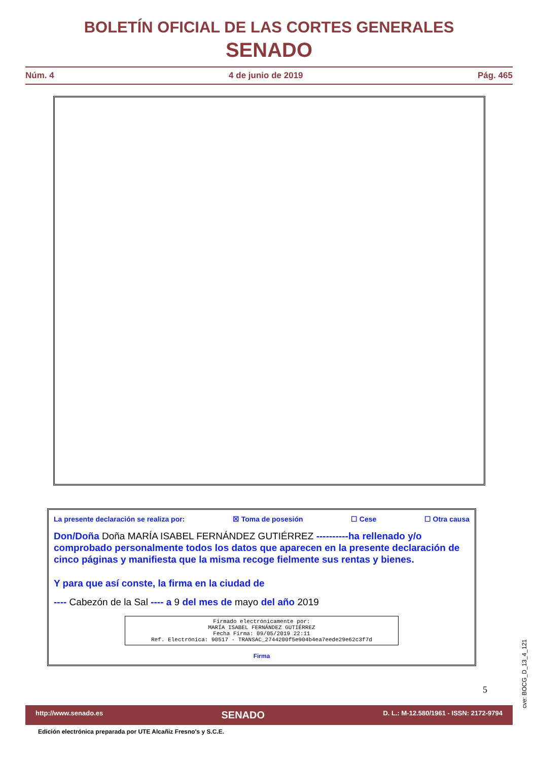BOLETÍN OFICIAL DE LAS CORTES GENERALES
SENADO
Núm. 4 4 de junio de 2019 Pág. 465
La presente declaración se realiza por: ☒ Toma de posesión ☐ Cese ☐ Otra causa
Don/Doña Doña MARÍA ISABEL FERNÁNDEZ GUTIÉRREZ ----------ha rellenado y/o comprobado personalmente todos los datos que aparecen en la presente declaración de cinco páginas y manifiesta que la misma recoge fielmente sus rentas y bienes.
Y para que así conste, la firma en la ciudad de
---- Cabezón de la Sal ---- a 9 del mes de mayo del año 2019
Firmado electrónicamente por:
MARÍA ISABEL FERNÁNDEZ GUTIÉRREZ
Fecha Firma: 09/05/2019 22:11
Ref. Electrónica: 90517 - TRANSAC_2744200f5e904b4ea7eede29e62c3f7d
Firma
5
cve: BOCG_D_13_4_121
http://www.senado.es SENADO D. L.: M-12.580/1961 - ISSN: 2172-9794
Edición electrónica preparada por UTE Alcañiz Fresno's y S.C.E.